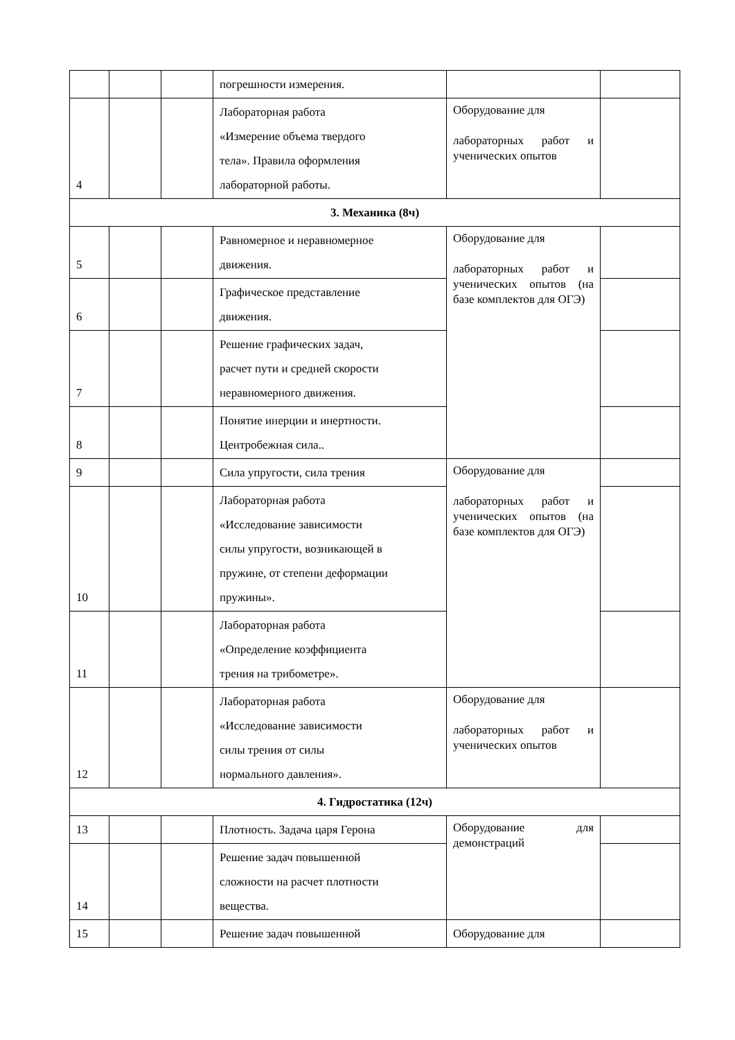| | | | погрешности измерения. | | |
| 4 | | | Лабораторная работа «Измерение объема твердого тела». Правила оформления лабораторной работы. | Оборудование для лабораторных работ и ученических опытов | |
| 3. Механика (8ч) | | | | | |
| 5 | | | Равномерное и неравномерное движения. | Оборудование для лабораторных работ и ученических опытов (на базе комплектов для ОГЭ) | |
| 6 | | | Графическое представление движения. | | |
| 7 | | | Решение графических задач, расчет пути и средней скорости неравномерного движения. | | |
| 8 | | | Понятие инерции и инертности. Центробежная сила.. | | |
| 9 | | | Сила упругости, сила трения | Оборудование для лабораторных работ и ученических опытов (на базе комплектов для ОГЭ) | |
| 10 | | | Лабораторная работа «Исследование зависимости силы упругости, возникающей в пружине, от степени деформации пружины». | | |
| 11 | | | Лабораторная работа «Определение коэффициента трения на трибометре». | | |
| 12 | | | Лабораторная работа «Исследование зависимости силы трения от силы нормального давления». | Оборудование для лабораторных работ и ученических опытов | |
| 4. Гидростатика (12ч) | | | | | |
| 13 | | | Плотность. Задача царя Герона | Оборудование для демонстраций | |
| 14 | | | Решение задач повышенной сложности на расчет плотности вещества. | | |
| 15 | | | Решение задач повышенной | Оборудование для | |